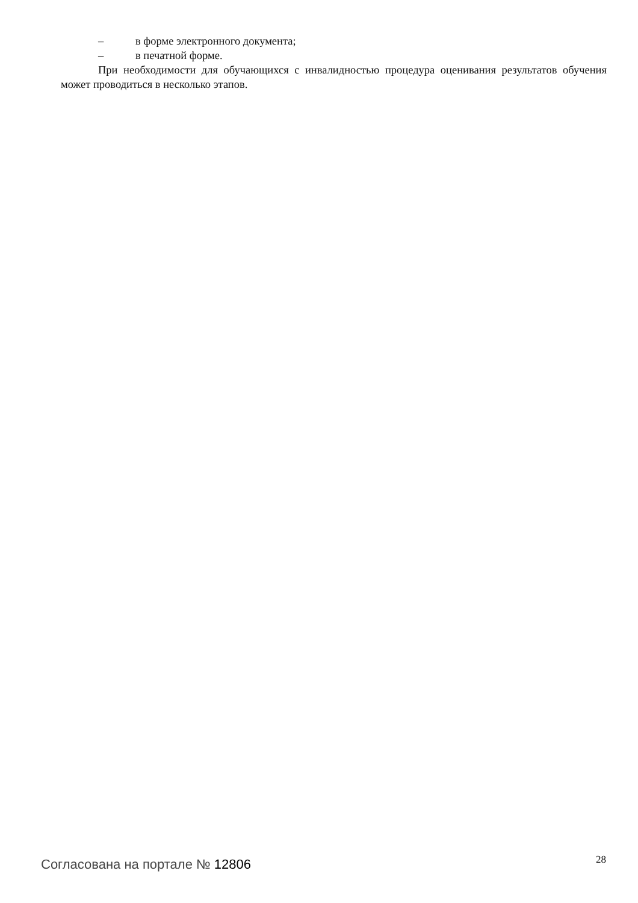– в форме электронного документа;
– в печатной форме.
При необходимости для обучающихся с инвалидностью процедура оценивания результатов обучения может проводиться в несколько этапов.
Согласована на портале № 12806 28